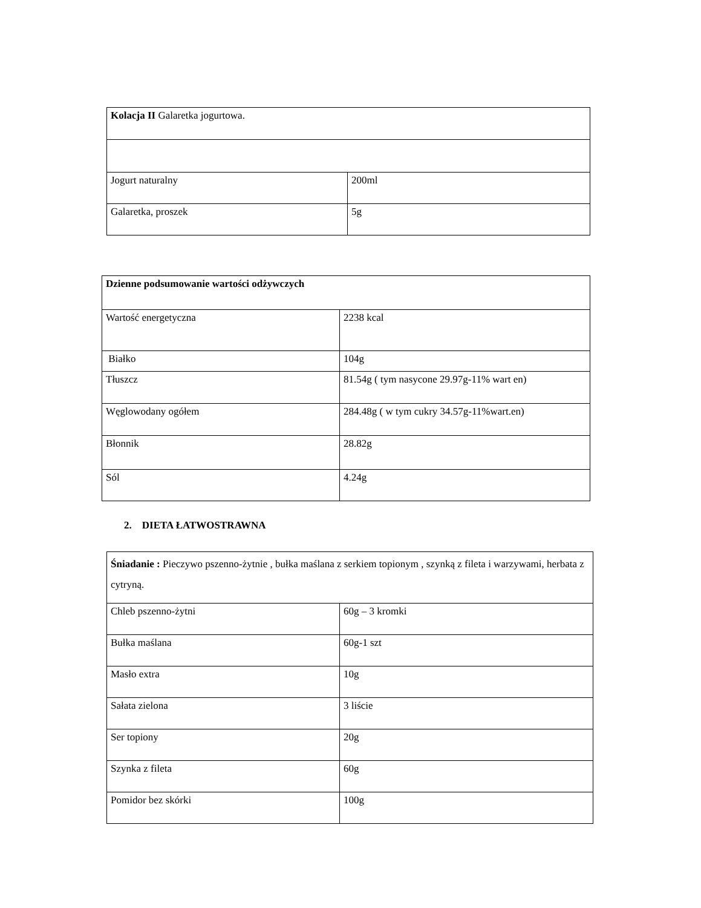| Kolacja II Galaretka jogurtowa. | |
| Jogurt naturalny | 200ml |
| Galaretka, proszek | 5g |
| Dzienne podsumowanie wartości odżywczych | |
| Wartość energetyczna | 2238 kcal |
| Białko | 104g |
| Tłuszcz | 81.54g ( tym nasycone 29.97g-11% wart en) |
| Węglowodany ogółem | 284.48g ( w tym cukry 34.57g-11%wart.en) |
| Błonnik | 28.82g |
| Sól | 4.24g |
2. DIETA ŁATWOSTRAWNA
| Śniadanie : Pieczywo pszenno-żytnie , bułka maślana z serkiem topionym , szynką z fileta i warzywami, herbata z cytryną. | |
| Chleb pszenno-żytni | 60g – 3 kromki |
| Bułka maślana | 60g-1 szt |
| Masło extra | 10g |
| Sałata zielona | 3 liście |
| Ser topiony | 20g |
| Szynka z fileta | 60g |
| Pomidor bez skórki | 100g |